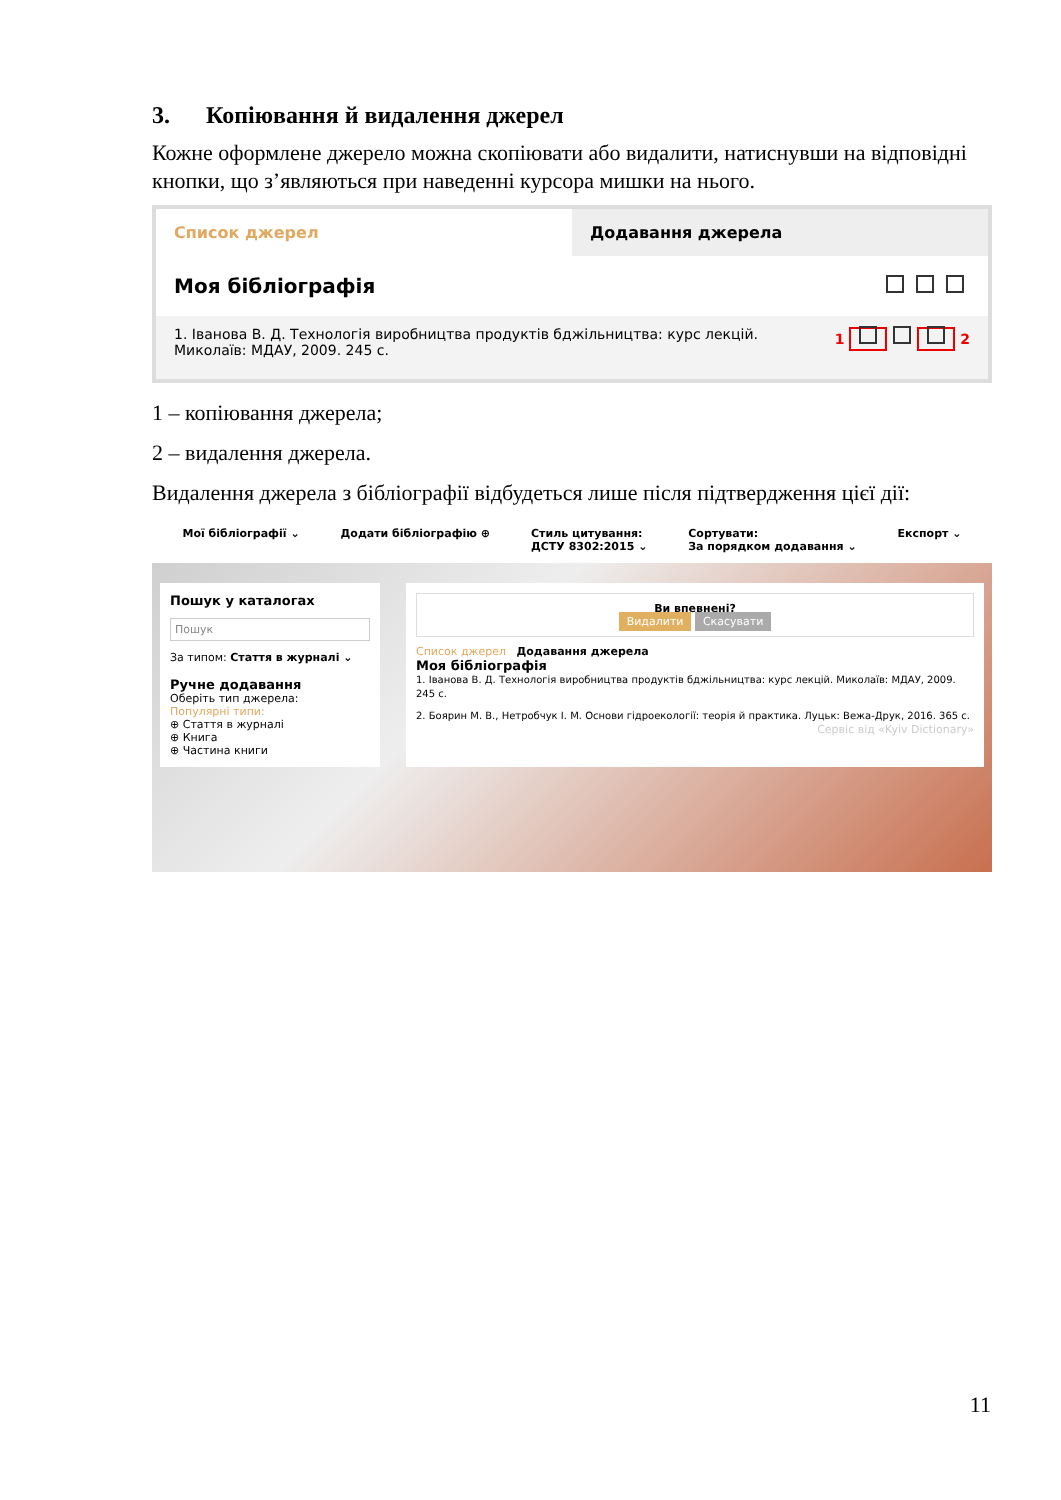3. Копіювання й видалення джерел
Кожне оформлене джерело можна скопіювати або видалити, натиснувши на відповідні кнопки, що з’являються при наведенні курсора мишки на нього.
Список джерел Додавання джерела
Моя бібліографія
1. Іванова В. Д. Технологія виробництва продуктів бджільництва: курс лекцій. Миколаїв: МДАУ, 2009. 245 с. 1 2
1 – копіювання джерела;
2 – видалення джерела.
Видалення джерела з бібліографії відбудеться лише після підтвердження цієї дії:
Мої бібліографії ⌄ Додати бібліографію ⊕ Стиль цитування:
ДСТУ 8302:2015 ⌄ Сортувати:
За порядком додавання ⌄ Експорт ⌄
Пошук у каталогах
Пошук
За типом: Стаття в журналі ⌄
Ручне додавання
Оберіть тип джерела:
Популярні типи:
⊕ Стаття в журналі
⊕ Книга
⊕ Частина книги
Ви впевнені?
Видалити Скасувати
Список джерел Додавання джерела
Моя бібліографія
1. Іванова В. Д. Технологія виробництва продуктів бджільництва: курс лекцій. Миколаїв: МДАУ, 2009. 245 с.
2. Боярин М. В., Нетробчук І. М. Основи гідроекології: теорія й практика. Луцьк: Вежа-Друк, 2016. 365 с.
Сервіс від «Kyiv Dictionary»
11